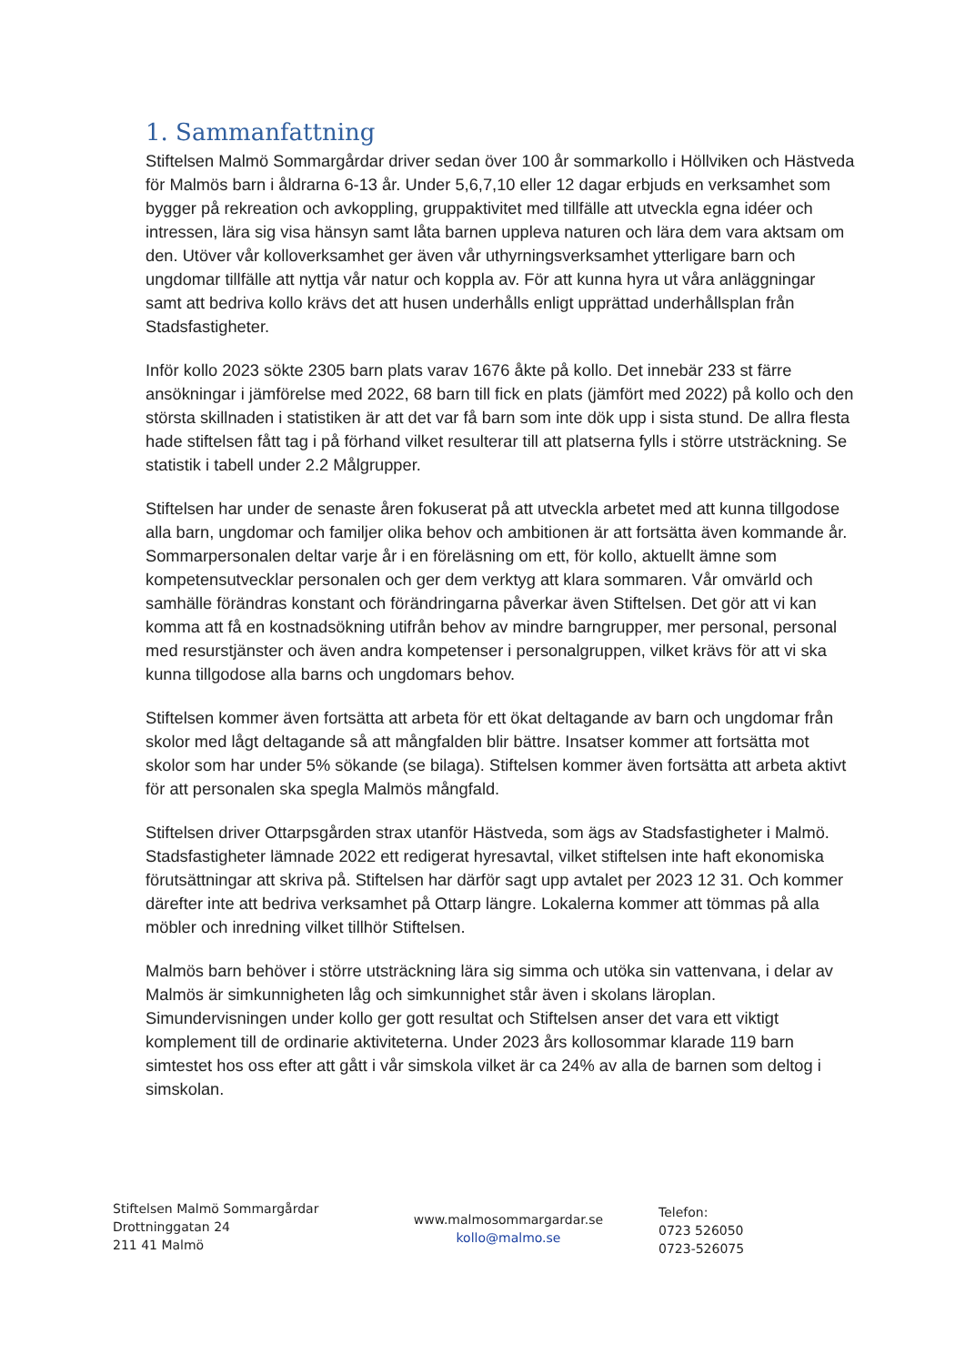1. Sammanfattning
Stiftelsen Malmö Sommargårdar driver sedan över 100 år sommarkollo i Höllviken och Hästveda för Malmös barn i åldrarna 6-13 år. Under 5,6,7,10 eller 12 dagar erbjuds en verksamhet som bygger på rekreation och avkoppling, gruppaktivitet med tillfälle att utveckla egna idéer och intressen, lära sig visa hänsyn samt låta barnen uppleva naturen och lära dem vara aktsam om den. Utöver vår kolloverksamhet ger även vår uthyrningsverksamhet ytterligare barn och ungdomar tillfälle att nyttja vår natur och koppla av. För att kunna hyra ut våra anläggningar samt att bedriva kollo krävs det att husen underhålls enligt upprättad underhållsplan från Stadsfastigheter.
Inför kollo 2023 sökte 2305 barn plats varav 1676 åkte på kollo. Det innebär 233 st färre ansökningar i jämförelse med 2022, 68 barn till fick en plats (jämfört med 2022) på kollo och den största skillnaden i statistiken är att det var få barn som inte dök upp i sista stund. De allra flesta hade stiftelsen fått tag i på förhand vilket resulterar till att platserna fylls i större utsträckning. Se statistik i tabell under 2.2 Målgrupper.
Stiftelsen har under de senaste åren fokuserat på att utveckla arbetet med att kunna tillgodose alla barn, ungdomar och familjer olika behov och ambitionen är att fortsätta även kommande år. Sommarpersonalen deltar varje år i en föreläsning om ett, för kollo, aktuellt ämne som kompetensutvecklar personalen och ger dem verktyg att klara sommaren. Vår omvärld och samhälle förändras konstant och förändringarna påverkar även Stiftelsen. Det gör att vi kan komma att få en kostnadsökning utifrån behov av mindre barngrupper, mer personal, personal med resurstjänster och även andra kompetenser i personalgruppen, vilket krävs för att vi ska kunna tillgodose alla barns och ungdomars behov.
Stiftelsen kommer även fortsätta att arbeta för ett ökat deltagande av barn och ungdomar från skolor med lågt deltagande så att mångfalden blir bättre. Insatser kommer att fortsätta mot skolor som har under 5% sökande (se bilaga). Stiftelsen kommer även fortsätta att arbeta aktivt för att personalen ska spegla Malmös mångfald.
Stiftelsen driver Ottarpsgården strax utanför Hästveda, som ägs av Stadsfastigheter i Malmö. Stadsfastigheter lämnade 2022 ett redigerat hyresavtal, vilket stiftelsen inte haft ekonomiska förutsättningar att skriva på. Stiftelsen har därför sagt upp avtalet per 2023 12 31. Och kommer därefter inte att bedriva verksamhet på Ottarp längre. Lokalerna kommer att tömmas på alla möbler och inredning vilket tillhör Stiftelsen.
Malmös barn behöver i större utsträckning lära sig simma och utöka sin vattenvana, i delar av Malmös är simkunnigheten låg och simkunnighet står även i skolans läroplan. Simundervisningen under kollo ger gott resultat och Stiftelsen anser det vara ett viktigt komplement till de ordinarie aktiviteterna. Under 2023 års kollosommar klarade 119 barn simtestet hos oss efter att gått i vår simskola vilket är ca 24% av alla de barnen som deltog i simskolan.
Stiftelsen Malmö Sommargårdar
Drottninggatan 24
211 41 Malmö
www.malmosommargardar.se
kollo@malmo.se
Telefon:
0723 526050
0723-526075